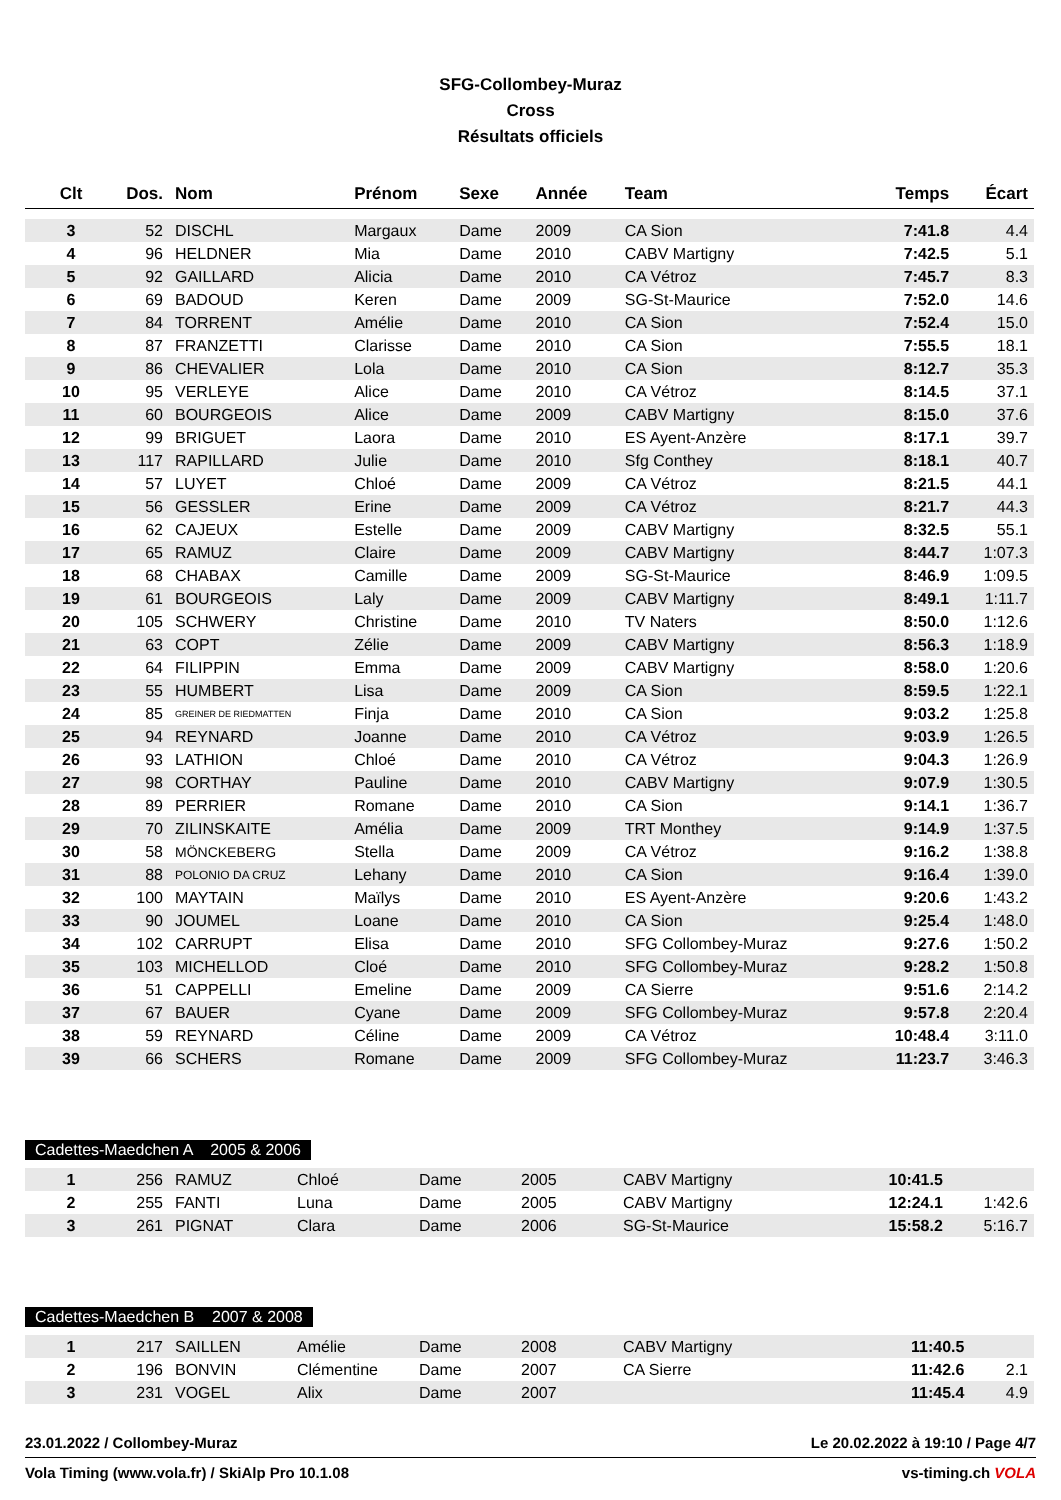SFG-Collombey-Muraz
Cross
Résultats officiels
| Clt | Dos. | Nom | Prénom | Sexe | Année | Team | Temps | Écart |
| --- | --- | --- | --- | --- | --- | --- | --- | --- |
| 3 | 52 | DISCHL | Margaux | Dame | 2009 | CA Sion | 7:41.8 | 4.4 |
| 4 | 96 | HELDNER | Mia | Dame | 2010 | CABV Martigny | 7:42.5 | 5.1 |
| 5 | 92 | GAILLARD | Alicia | Dame | 2010 | CA Vétroz | 7:45.7 | 8.3 |
| 6 | 69 | BADOUD | Keren | Dame | 2009 | SG-St-Maurice | 7:52.0 | 14.6 |
| 7 | 84 | TORRENT | Amélie | Dame | 2010 | CA Sion | 7:52.4 | 15.0 |
| 8 | 87 | FRANZETTI | Clarisse | Dame | 2010 | CA Sion | 7:55.5 | 18.1 |
| 9 | 86 | CHEVALIER | Lola | Dame | 2010 | CA Sion | 8:12.7 | 35.3 |
| 10 | 95 | VERLEYE | Alice | Dame | 2010 | CA Vétroz | 8:14.5 | 37.1 |
| 11 | 60 | BOURGEOIS | Alice | Dame | 2009 | CABV Martigny | 8:15.0 | 37.6 |
| 12 | 99 | BRIGUET | Laora | Dame | 2010 | ES Ayent-Anzère | 8:17.1 | 39.7 |
| 13 | 117 | RAPILLARD | Julie | Dame | 2010 | Sfg Conthey | 8:18.1 | 40.7 |
| 14 | 57 | LUYET | Chloé | Dame | 2009 | CA Vétroz | 8:21.5 | 44.1 |
| 15 | 56 | GESSLER | Erine | Dame | 2009 | CA Vétroz | 8:21.7 | 44.3 |
| 16 | 62 | CAJEUX | Estelle | Dame | 2009 | CABV Martigny | 8:32.5 | 55.1 |
| 17 | 65 | RAMUZ | Claire | Dame | 2009 | CABV Martigny | 8:44.7 | 1:07.3 |
| 18 | 68 | CHABAX | Camille | Dame | 2009 | SG-St-Maurice | 8:46.9 | 1:09.5 |
| 19 | 61 | BOURGEOIS | Laly | Dame | 2009 | CABV Martigny | 8:49.1 | 1:11.7 |
| 20 | 105 | SCHWERY | Christine | Dame | 2010 | TV Naters | 8:50.0 | 1:12.6 |
| 21 | 63 | COPT | Zélie | Dame | 2009 | CABV Martigny | 8:56.3 | 1:18.9 |
| 22 | 64 | FILIPPIN | Emma | Dame | 2009 | CABV Martigny | 8:58.0 | 1:20.6 |
| 23 | 55 | HUMBERT | Lisa | Dame | 2009 | CA Sion | 8:59.5 | 1:22.1 |
| 24 | 85 | GREINER DE RIEDMATTEN | Finja | Dame | 2010 | CA Sion | 9:03.2 | 1:25.8 |
| 25 | 94 | REYNARD | Joanne | Dame | 2010 | CA Vétroz | 9:03.9 | 1:26.5 |
| 26 | 93 | LATHION | Chloé | Dame | 2010 | CA Vétroz | 9:04.3 | 1:26.9 |
| 27 | 98 | CORTHAY | Pauline | Dame | 2010 | CABV Martigny | 9:07.9 | 1:30.5 |
| 28 | 89 | PERRIER | Romane | Dame | 2010 | CA Sion | 9:14.1 | 1:36.7 |
| 29 | 70 | ZILINSKAITE | Amélia | Dame | 2009 | TRT Monthey | 9:14.9 | 1:37.5 |
| 30 | 58 | MÖNCKEBERG | Stella | Dame | 2009 | CA Vétroz | 9:16.2 | 1:38.8 |
| 31 | 88 | POLONIO DA CRUZ | Lehany | Dame | 2010 | CA Sion | 9:16.4 | 1:39.0 |
| 32 | 100 | MAYTAIN | Maïlys | Dame | 2010 | ES Ayent-Anzère | 9:20.6 | 1:43.2 |
| 33 | 90 | JOUMEL | Loane | Dame | 2010 | CA Sion | 9:25.4 | 1:48.0 |
| 34 | 102 | CARRUPT | Elisa | Dame | 2010 | SFG Collombey-Muraz | 9:27.6 | 1:50.2 |
| 35 | 103 | MICHELLOD | Cloé | Dame | 2010 | SFG Collombey-Muraz | 9:28.2 | 1:50.8 |
| 36 | 51 | CAPPELLI | Emeline | Dame | 2009 | CA Sierre | 9:51.6 | 2:14.2 |
| 37 | 67 | BAUER | Cyane | Dame | 2009 | SFG Collombey-Muraz | 9:57.8 | 2:20.4 |
| 38 | 59 | REYNARD | Céline | Dame | 2009 | CA Vétroz | 10:48.4 | 3:11.0 |
| 39 | 66 | SCHERS | Romane | Dame | 2009 | SFG Collombey-Muraz | 11:23.7 | 3:46.3 |
Cadettes-Maedchen A 2005 & 2006
| 1 | 256 | RAMUZ | Chloé | Dame | 2005 | CABV Martigny | 10:41.5 | |
| 2 | 255 | FANTI | Luna | Dame | 2005 | CABV Martigny | 12:24.1 | 1:42.6 |
| 3 | 261 | PIGNAT | Clara | Dame | 2006 | SG-St-Maurice | 15:58.2 | 5:16.7 |
Cadettes-Maedchen B 2007 & 2008
| 1 | 217 | SAILLEN | Amélie | Dame | 2008 | CABV Martigny | 11:40.5 | |
| 2 | 196 | BONVIN | Clémentine | Dame | 2007 | CA Sierre | 11:42.6 | 2.1 |
| 3 | 231 | VOGEL | Alix | Dame | 2007 | | 11:45.4 | 4.9 |
23.01.2022 / Collombey-Muraz Le 20.02.2022 à 19:10 / Page 4/7
Vola Timing (www.vola.fr) / SkiAlp Pro 10.1.08 vs-timing.ch VOLA